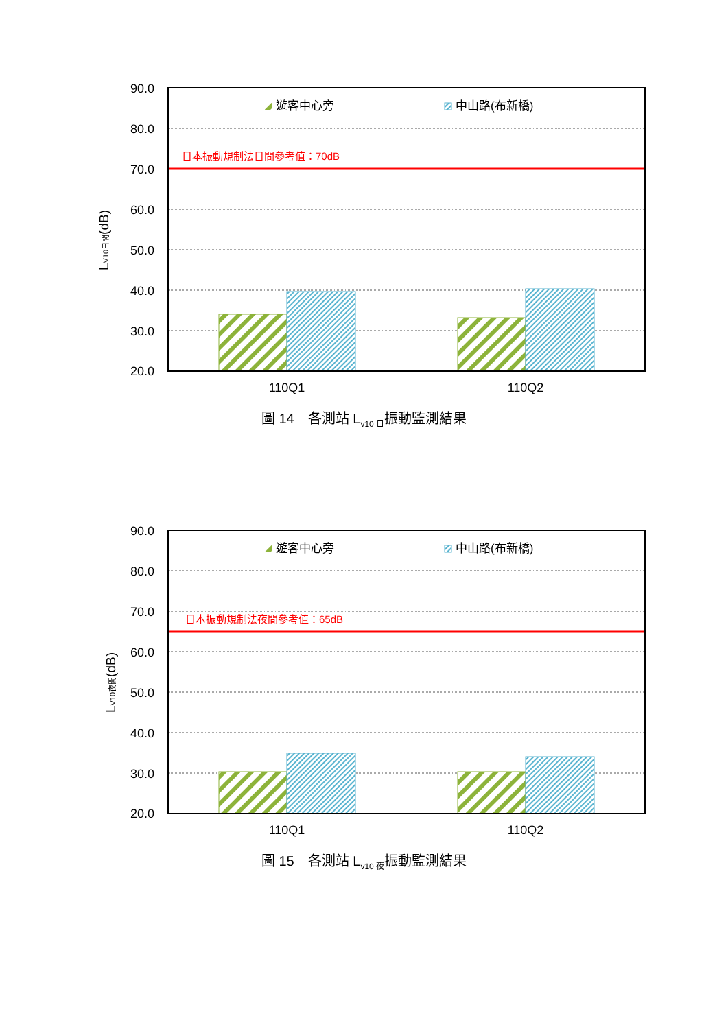90.0
80.0
70.0
60.0
50.0
40.0
30.0
20.0
日本振動規制法日間參考值：70dB
遊客中心旁
中山路(布新橋)
110Q1
110Q2
LV10日間(dB)
圖 14　各測站 L<sub>v10 日</sub>振動監測結果
90.0
80.0
70.0
60.0
50.0
40.0
30.0
20.0
日本振動規制法夜間參考值：65dB
遊客中心旁
中山路(布新橋)
110Q1
110Q2
LV10夜間(dB)
圖 15　各測站 L<sub>v10 夜</sub>振動監測結果